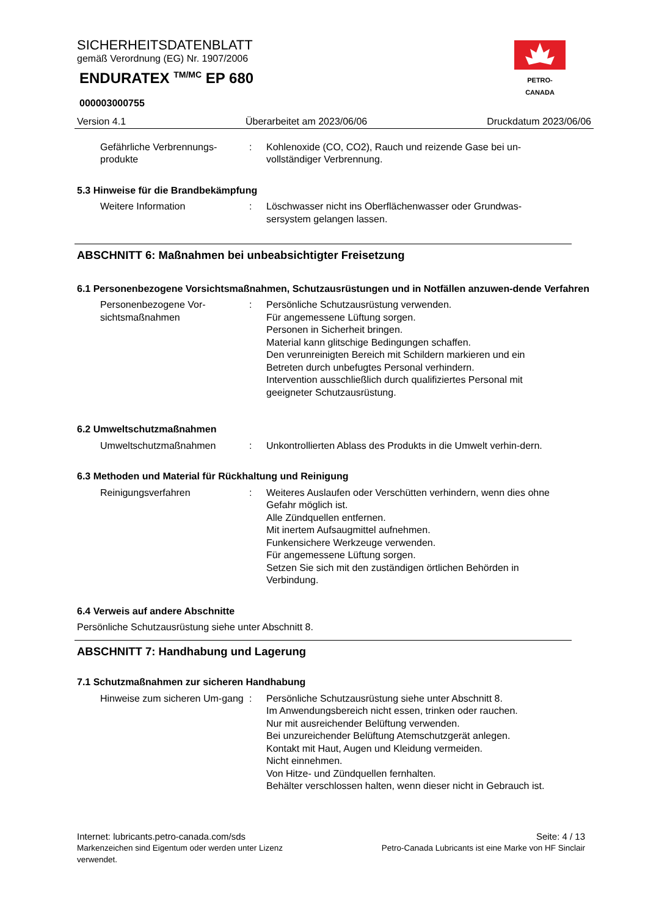SICHERHEITSDATENBLATT
gemäß Verordnung (EG) Nr. 1907/2006
ENDURATEX <sup>TM/MC</sup> EP 680
000003000755
PETRO-CANADA
Version 4.1 Überarbeitet am 2023/06/06 Druckdatum 2023/06/06
Gefährliche Verbrennungs-produkte
: Kohlenoxide (CO, CO2), Rauch und reizende Gase bei un-vollständiger Verbrennung.
5.3 Hinweise für die Brandbekämpfung
Weitere Information : Löschwasser nicht ins Oberflächenwasser oder Grundwas-sersystem gelangen lassen.
ABSCHNITT 6: Maßnahmen bei unbeabsichtigter Freisetzung
6.1 Personenbezogene Vorsichtsmaßnahmen, Schutzausrüstungen und in Notfällen anzuwen-dende Verfahren
Personenbezogene Vor-sichtsmaßnahmen
: Persönliche Schutzausrüstung verwenden.
Für angemessene Lüftung sorgen.
Personen in Sicherheit bringen.
Material kann glitschige Bedingungen schaffen.
Den verunreinigten Bereich mit Schildern markieren und ein Betreten durch unbefugtes Personal verhindern.
Intervention ausschließlich durch qualifiziertes Personal mit geeigneter Schutzausrüstung.
6.2 Umweltschutzmaßnahmen
Umweltschutzmaßnahmen : Unkontrollierten Ablass des Produkts in die Umwelt verhin-dern.
6.3 Methoden und Material für Rückhaltung und Reinigung
Reinigungsverfahren : Weiteres Auslaufen oder Verschütten verhindern, wenn dies ohne Gefahr möglich ist.
Alle Zündquellen entfernen.
Mit inertem Aufsaugmittel aufnehmen.
Funkensichere Werkzeuge verwenden.
Für angemessene Lüftung sorgen.
Setzen Sie sich mit den zuständigen örtlichen Behörden in Verbindung.
6.4 Verweis auf andere Abschnitte
Persönliche Schutzausrüstung siehe unter Abschnitt 8.
ABSCHNITT 7: Handhabung und Lagerung
7.1 Schutzmaßnahmen zur sicheren Handhabung
Hinweise zum sicheren Um-gang
: Persönliche Schutzausrüstung siehe unter Abschnitt 8.
Im Anwendungsbereich nicht essen, trinken oder rauchen.
Nur mit ausreichender Belüftung verwenden.
Bei unzureichender Belüftung Atemschutzgerät anlegen.
Kontakt mit Haut, Augen und Kleidung vermeiden.
Nicht einnehmen.
Von Hitze- und Zündquellen fernhalten.
Behälter verschlossen halten, wenn dieser nicht in Gebrauch ist.
Internet: lubricants.petro-canada.com/sds Seite: 4 / 13
Markenzeichen sind Eigentum oder werden unter Lizenz verwendet. Petro-Canada Lubricants ist eine Marke von HF Sinclair